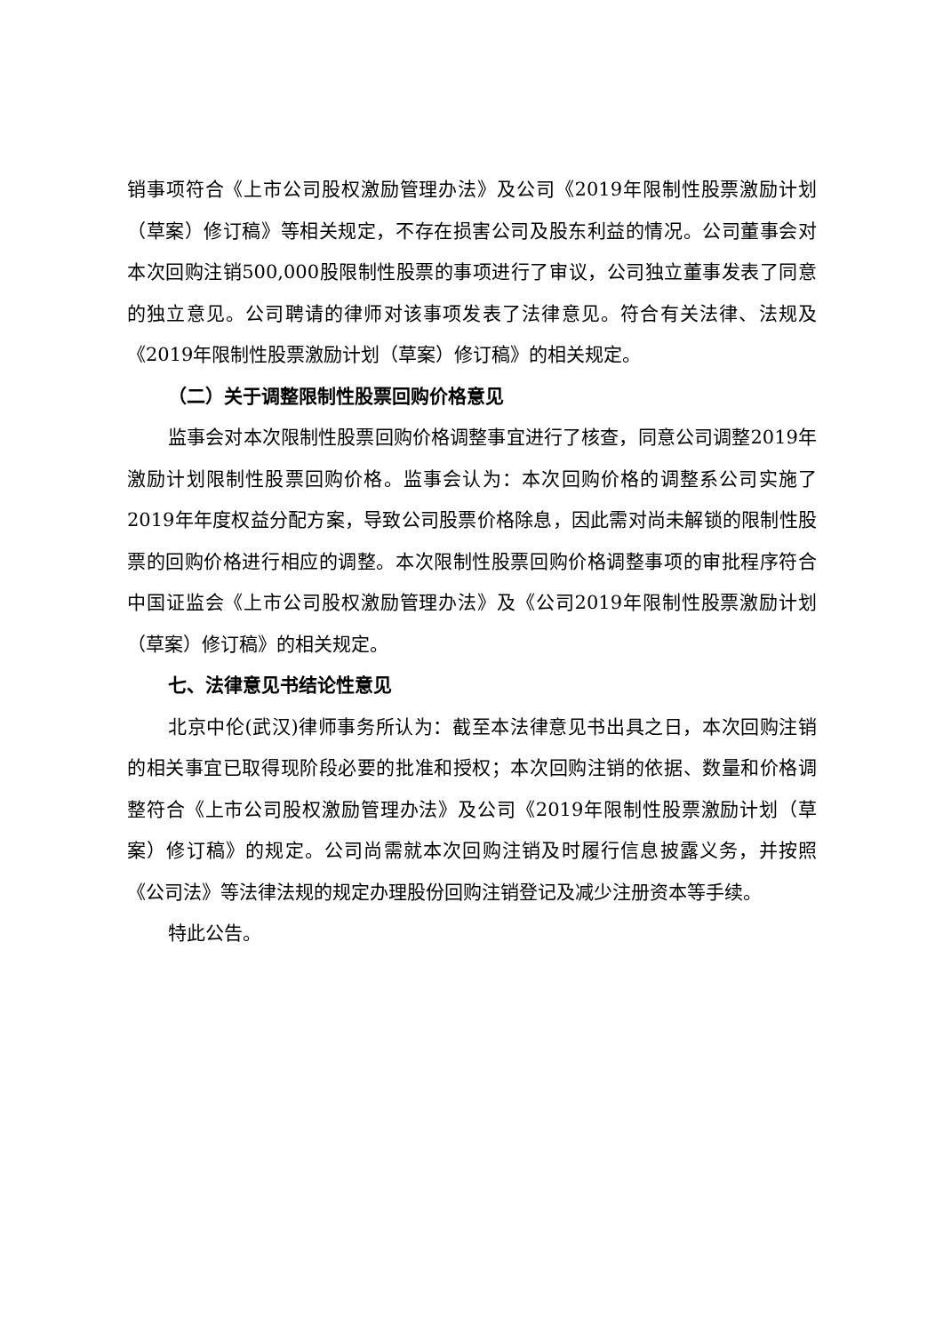销事项符合《上市公司股权激励管理办法》及公司《2019年限制性股票激励计划（草案）修订稿》等相关规定，不存在损害公司及股东利益的情况。公司董事会对本次回购注销500,000股限制性股票的事项进行了审议，公司独立董事发表了同意的独立意见。公司聘请的律师对该事项发表了法律意见。符合有关法律、法规及《2019年限制性股票激励计划（草案）修订稿》的相关规定。
（二）关于调整限制性股票回购价格意见
监事会对本次限制性股票回购价格调整事宜进行了核查，同意公司调整2019年激励计划限制性股票回购价格。监事会认为：本次回购价格的调整系公司实施了2019年年度权益分配方案，导致公司股票价格除息，因此需对尚未解锁的限制性股票的回购价格进行相应的调整。本次限制性股票回购价格调整事项的审批程序符合中国证监会《上市公司股权激励管理办法》及《公司2019年限制性股票激励计划（草案）修订稿》的相关规定。
七、法律意见书结论性意见
北京中伦(武汉)律师事务所认为：截至本法律意见书出具之日，本次回购注销的相关事宜已取得现阶段必要的批准和授权；本次回购注销的依据、数量和价格调整符合《上市公司股权激励管理办法》及公司《2019年限制性股票激励计划（草案）修订稿》的规定。公司尚需就本次回购注销及时履行信息披露义务，并按照《公司法》等法律法规的规定办理股份回购注销登记及减少注册资本等手续。
特此公告。